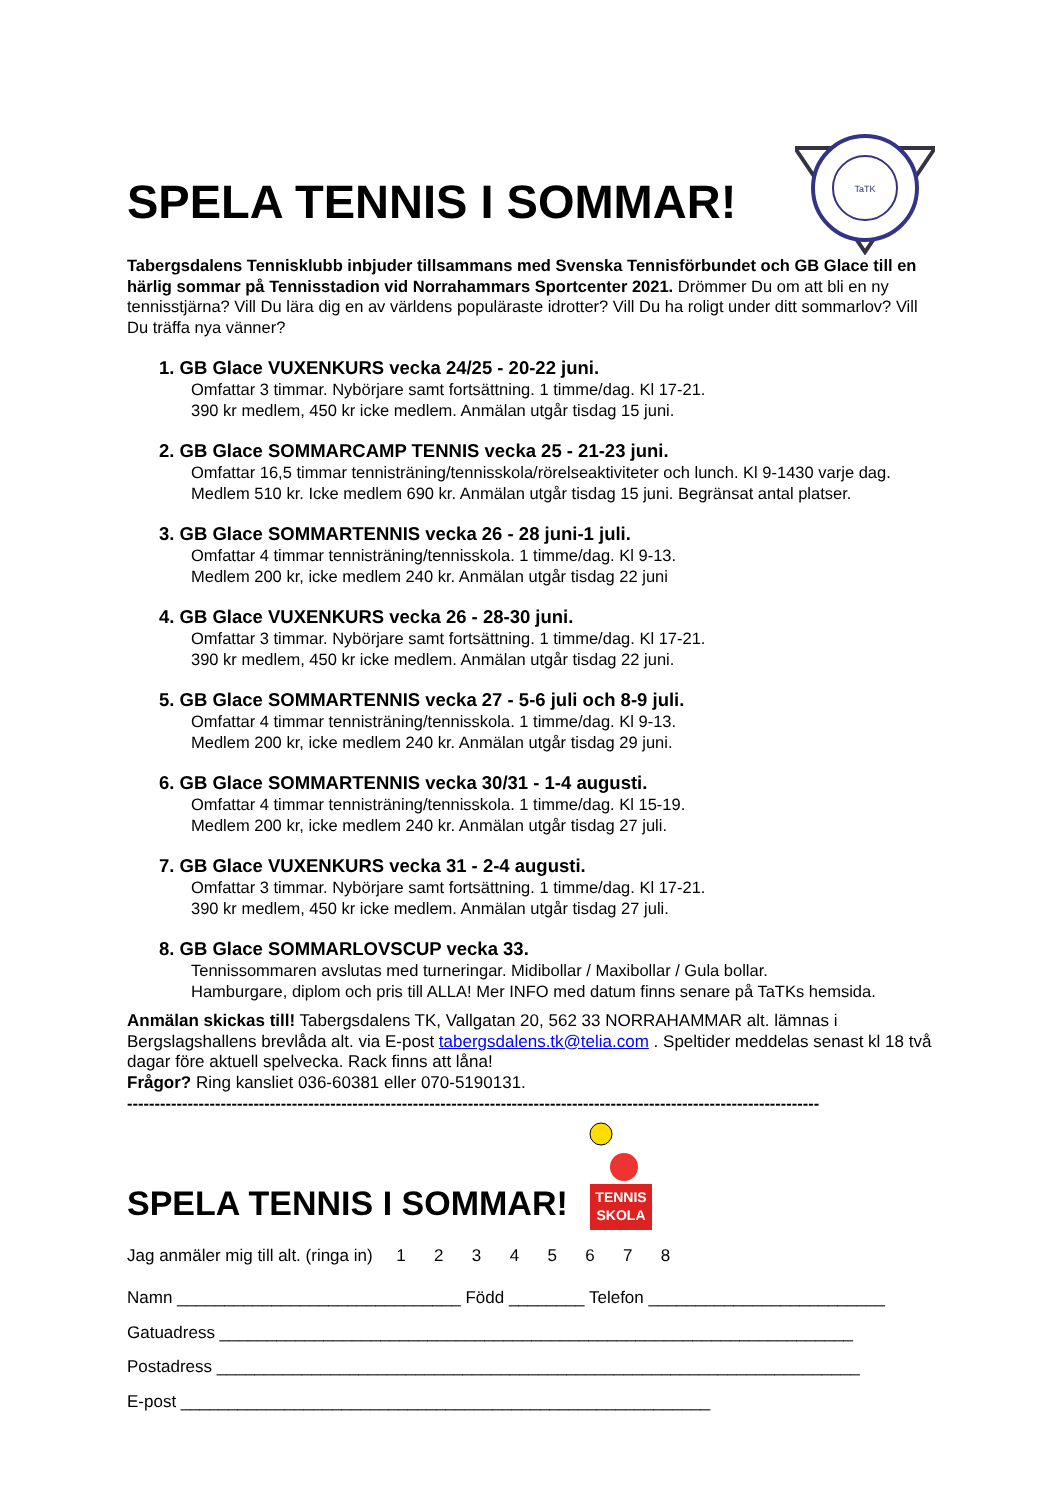SPELA TENNIS I SOMMAR!
TaTK
Tabergsdalens Tennisklubb inbjuder tillsammans med Svenska Tennisförbundet och GB Glace till en härlig sommar på Tennisstadion vid Norrahammars Sportcenter 2021. Drömmer Du om att bli en ny tennisstjärna? Vill Du lära dig en av världens populäraste idrotter? Vill Du ha roligt under ditt sommarlov? Vill Du träffa nya vänner?
1. GB Glace VUXENKURS vecka 24/25 - 20-22 juni.
Omfattar 3 timmar. Nybörjare samt fortsättning. 1 timme/dag. Kl 17-21.
390 kr medlem, 450 kr icke medlem. Anmälan utgår tisdag 15 juni.
2. GB Glace SOMMARCAMP TENNIS vecka 25 - 21-23 juni.
Omfattar 16,5 timmar tennisträning/tennisskola/rörelseaktiviteter och lunch. Kl 9-1430 varje dag.
Medlem 510 kr. Icke medlem 690 kr. Anmälan utgår tisdag 15 juni. Begränsat antal platser.
3. GB Glace SOMMARTENNIS vecka 26 - 28 juni-1 juli.
Omfattar 4 timmar tennisträning/tennisskola. 1 timme/dag. Kl 9-13.
Medlem 200 kr, icke medlem 240 kr. Anmälan utgår tisdag 22 juni
4. GB Glace VUXENKURS vecka 26 - 28-30 juni.
Omfattar 3 timmar. Nybörjare samt fortsättning. 1 timme/dag. Kl 17-21.
390 kr medlem, 450 kr icke medlem. Anmälan utgår tisdag 22 juni.
5. GB Glace SOMMARTENNIS vecka 27 - 5-6 juli och 8-9 juli.
Omfattar 4 timmar tennisträning/tennisskola. 1 timme/dag. Kl 9-13.
Medlem 200 kr, icke medlem 240 kr. Anmälan utgår tisdag 29 juni.
6. GB Glace SOMMARTENNIS vecka 30/31 - 1-4 augusti.
Omfattar 4 timmar tennisträning/tennisskola. 1 timme/dag. Kl 15-19.
Medlem 200 kr, icke medlem 240 kr. Anmälan utgår tisdag 27 juli.
7. GB Glace VUXENKURS vecka 31 - 2-4 augusti.
Omfattar 3 timmar. Nybörjare samt fortsättning. 1 timme/dag. Kl 17-21.
390 kr medlem, 450 kr icke medlem. Anmälan utgår tisdag 27 juli.
8. GB Glace SOMMARLOVSCUP vecka 33.
Tennissommaren avslutas med turneringar. Midibollar / Maxibollar / Gula bollar.
Hamburgare, diplom och pris till ALLA! Mer INFO med datum finns senare på TaTKs hemsida.
Anmälan skickas till! Tabergsdalens TK, Vallgatan 20, 562 33 NORRAHAMMAR alt. lämnas i Bergslagshallens brevlåda alt. via E-post tabergsdalens.tk@telia.com . Speltider meddelas senast kl 18 två dagar före aktuell spelvecka. Rack finns att låna!
Frågor? Ring kansliet 036-60381 eller 070-5190131.
------------------------------------------------------------------------------------------------------------------------------
SPELA TENNIS I SOMMAR!
TENNIS
SKOLA
Jag anmäler mig till alt. (ringa in) 1 2 3 4 5 6 7 8
Namn ______________________________ Född ________ Telefon _________________________
Gatuadress ___________________________________________________________________
Postadress ____________________________________________________________________
E-post ________________________________________________________